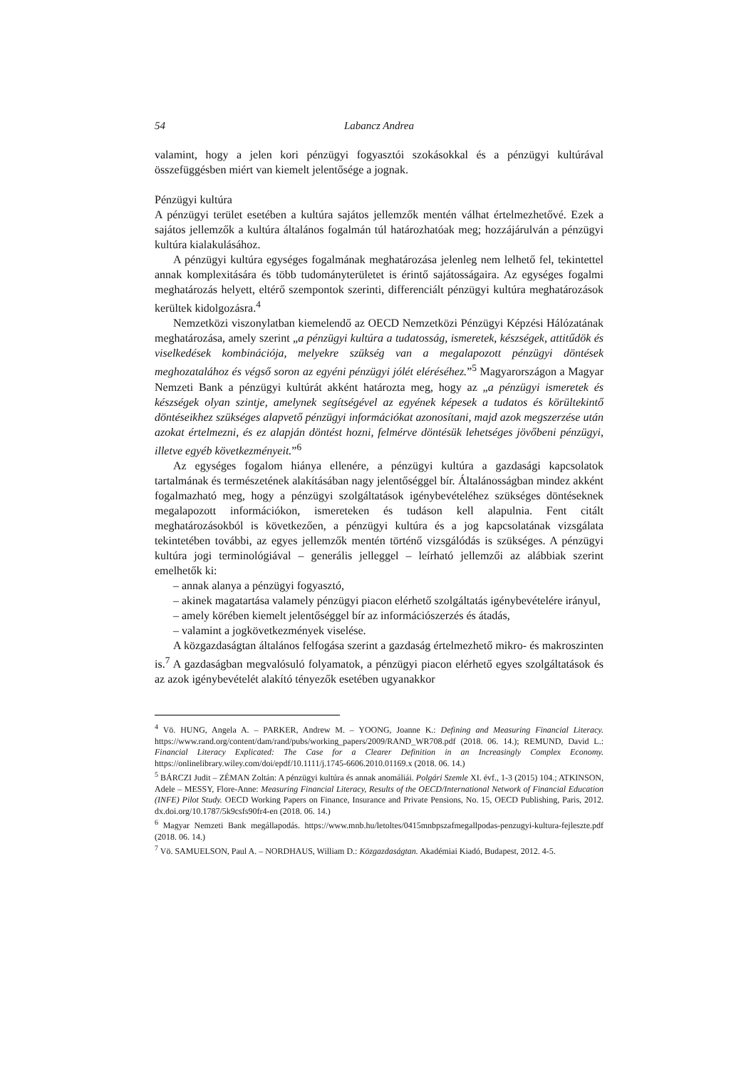54 Labancz Andrea
valamint, hogy a jelen kori pénzügyi fogyasztói szokásokkal és a pénzügyi kultúrával összefüggésben miért van kiemelt jelentősége a jognak.
Pénzügyi kultúra
A pénzügyi terület esetében a kultúra sajátos jellemzők mentén válhat értelmezhetővé. Ezek a sajátos jellemzők a kultúra általános fogalmán túl határozhatóak meg; hozzájárulván a pénzügyi kultúra kialakulásához.
A pénzügyi kultúra egységes fogalmának meghatározása jelenleg nem lelhető fel, tekintettel annak komplexitására és több tudományterületet is érintő sajátosságaira. Az egységes fogalmi meghatározás helyett, eltérő szempontok szerinti, differenciált pénzügyi kultúra meghatározások kerültek kidolgozásra.<sup>4</sup>
Nemzetközi viszonylatban kiemelendő az OECD Nemzetközi Pénzügyi Képzési Hálózatának meghatározása, amely szerint „a pénzügyi kultúra a tudatosság, ismeretek, készségek, attitűdök és viselkedések kombinációja, melyekre szükség van a megalapozott pénzügyi döntések meghozatalához és végső soron az egyéni pénzügyi jólét eléréséhez.”<sup>5</sup> Magyarországon a Magyar Nemzeti Bank a pénzügyi kultúrát akként határozta meg, hogy az „a pénzügyi ismeretek és készségek olyan szintje, amelynek segítségével az egyének képesek a tudatos és körültekintő döntéseikhez szükséges alapvető pénzügyi információkat azonosítani, majd azok megszerzése után azokat értelmezni, és ez alapján döntést hozni, felmérve döntésük lehetséges jövőbeni pénzügyi, illetve egyéb következményeit.”<sup>6</sup>
Az egységes fogalom hiánya ellenére, a pénzügyi kultúra a gazdasági kapcsolatok tartalmának és természetének alakításában nagy jelentőséggel bír. Általánosságban mindez akként fogalmazható meg, hogy a pénzügyi szolgáltatások igénybevételéhez szükséges döntéseknek megalapozott információkon, ismereteken és tudáson kell alapulnia. Fent citált meghatározásokból is következően, a pénzügyi kultúra és a jog kapcsolatának vizsgálata tekintetében további, az egyes jellemzők mentén történő vizsgálódás is szükséges. A pénzügyi kultúra jogi terminológiával – generális jelleggel – leírható jellemzői az alábbiak szerint emelhetők ki:
– annak alanya a pénzügyi fogyasztó,
– akinek magatartása valamely pénzügyi piacon elérhető szolgáltatás igénybevételére irányul,
– amely körében kiemelt jelentőséggel bír az információszerzés és átadás,
– valamint a jogkövetkezmények viselése.
A közgazdaságtan általános felfogása szerint a gazdaság értelmezhető mikro- és makroszinten is.<sup>7</sup> A gazdaságban megvalósuló folyamatok, a pénzügyi piacon elérhető egyes szolgáltatások és az azok igénybevételét alakító tényezők esetében ugyanakkor
<sup>4</sup> Vö. HUNG, Angela A. – PARKER, Andrew M. – YOONG, Joanne K.: Defining and Measuring Financial Literacy. https://www.rand.org/content/dam/rand/pubs/working_papers/2009/RAND_WR708.pdf (2018. 06. 14.); REMUND, David L.: Financial Literacy Explicated: The Case for a Clearer Definition in an Increasingly Complex Economy. https://onlinelibrary.wiley.com/doi/epdf/10.1111/j.1745-6606.2010.01169.x (2018. 06. 14.)
<sup>5</sup> BÁRCZI Judit – ZÉMAN Zoltán: A pénzügyi kultúra és annak anomáliái. Polgári Szemle XI. évf., 1-3 (2015) 104.; ATKINSON, Adele – MESSY, Flore-Anne: Measuring Financial Literacy, Results of the OECD/International Network of Financial Education (INFE) Pilot Study. OECD Working Papers on Finance, Insurance and Private Pensions, No. 15, OECD Publishing, Paris, 2012. dx.doi.org/10.1787/5k9csfs90fr4-en (2018. 06. 14.)
<sup>6</sup> Magyar Nemzeti Bank megállapodás. https://www.mnb.hu/letoltes/0415mnbpszafmegallpodas-penzugyi-kultura-fejleszte.pdf (2018. 06. 14.)
<sup>7</sup> Vö. SAMUELSON, Paul A. – NORDHAUS, William D.: Közgazdaságtan. Akadémiai Kiadó, Budapest, 2012. 4-5.